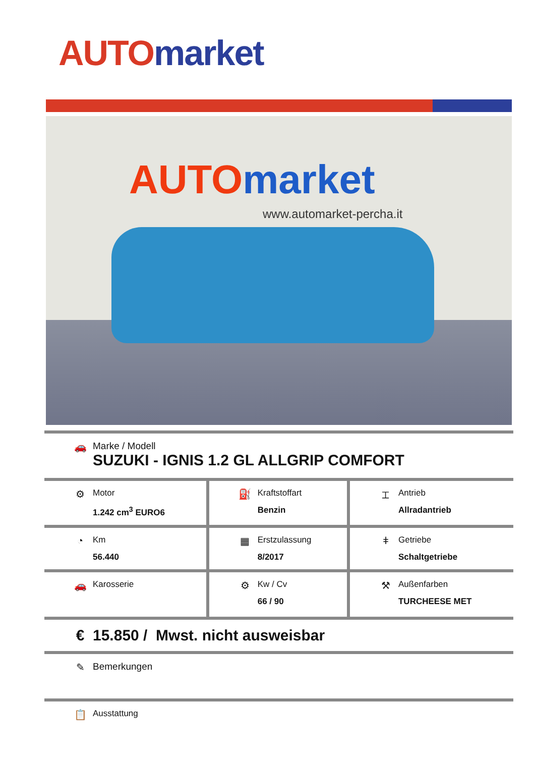AUTO market
AUTO market
www.automarket-percha.it
| 🚗 Marke / Modell SUZUKI - IGNIS 1.2 GL ALLGRIP COMFORT | | |
| ⚙ Motor 1.242 cm<sup>3</sup> EURO6 | ⛽ Kraftstoffart Benzin | ⌶ Antrieb Allradantrieb |
| ◔ Km 56.440 | ▦ Erstzulassung 8/2017 | ǂ Getriebe Schaltgetriebe |
| 🚗 Karosserie | ⚙ Kw / Cv 66 / 90 | ⚒ Außenfarben TURCHEESE MET |
| € 15.850 / Mwst. nicht ausweisbar | | |
| ✎ Bemerkungen | | |
| 📋 Ausstattung | | |